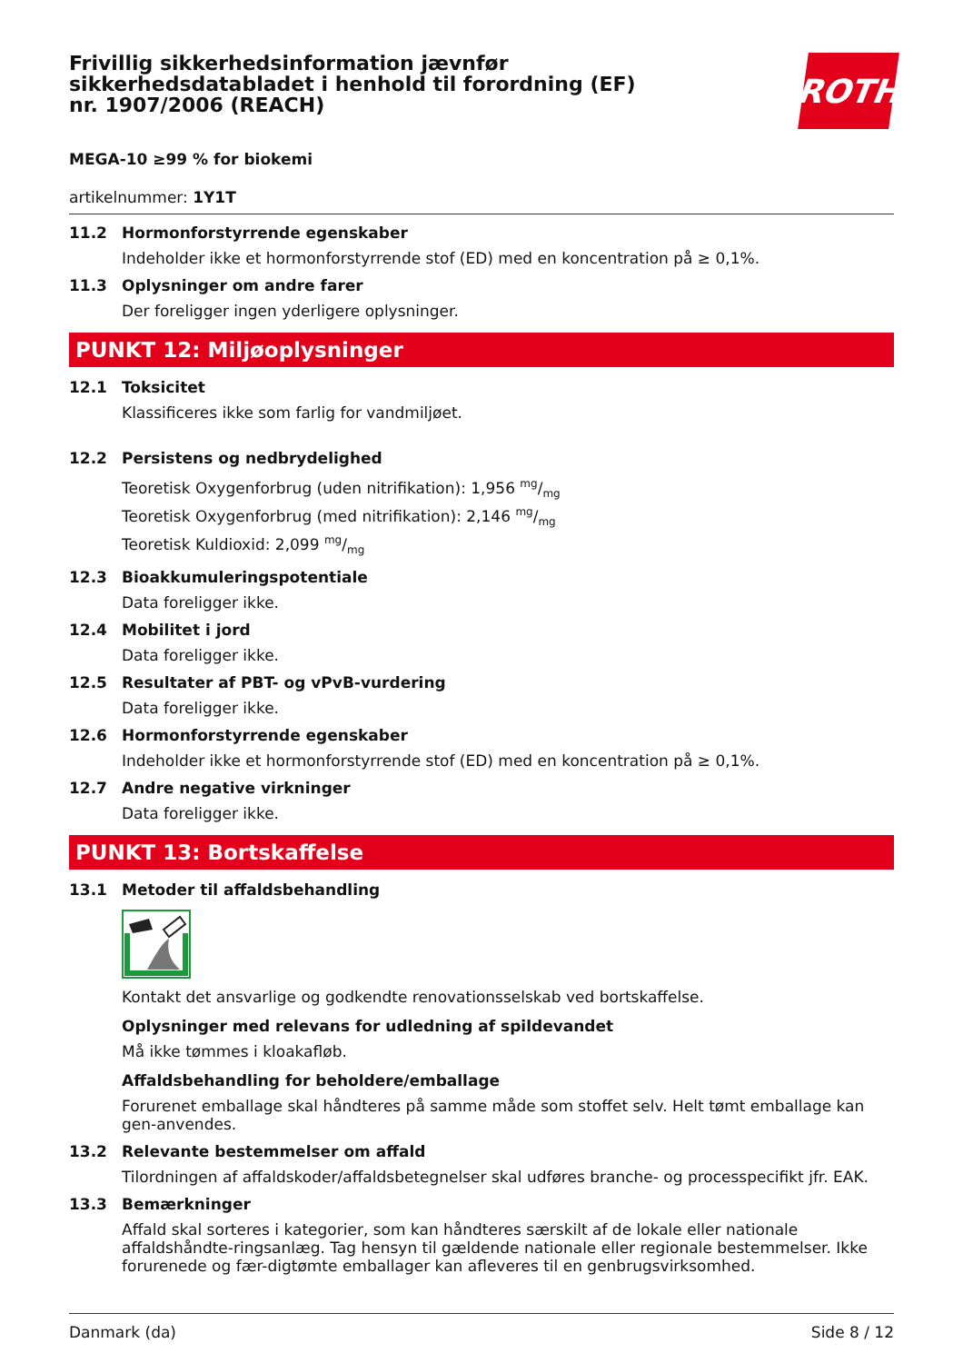Frivillig sikkerhedsinformation jævnfør sikkerhedsdatabladet i henhold til forordning (EF) nr. 1907/2006 (REACH)
ROTH
MEGA-10 ≥99 % for biokemi
artikelnummer: 1Y1T
11.2 Hormonforstyrrende egenskaber
Indeholder ikke et hormonforstyrrende stof (ED) med en koncentration på ≥ 0,1%.
11.3 Oplysninger om andre farer
Der foreligger ingen yderligere oplysninger.
PUNKT 12: Miljøoplysninger
12.1 Toksicitet
Klassificeres ikke som farlig for vandmiljøet.
12.2 Persistens og nedbrydelighed
Teoretisk Oxygenforbrug (uden nitrifikation): 1,956 mg/mg
Teoretisk Oxygenforbrug (med nitrifikation): 2,146 mg/mg
Teoretisk Kuldioxid: 2,099 mg/mg
12.3 Bioakkumuleringspotentiale
Data foreligger ikke.
12.4 Mobilitet i jord
Data foreligger ikke.
12.5 Resultater af PBT- og vPvB-vurdering
Data foreligger ikke.
12.6 Hormonforstyrrende egenskaber
Indeholder ikke et hormonforstyrrende stof (ED) med en koncentration på ≥ 0,1%.
12.7 Andre negative virkninger
Data foreligger ikke.
PUNKT 13: Bortskaffelse
13.1 Metoder til affaldsbehandling
Kontakt det ansvarlige og godkendte renovationsselskab ved bortskaffelse.
Oplysninger med relevans for udledning af spildevandet
Må ikke tømmes i kloakafløb.
Affaldsbehandling for beholdere/emballage
Forurenet emballage skal håndteres på samme måde som stoffet selv. Helt tømt emballage kan gen-anvendes.
13.2 Relevante bestemmelser om affald
Tilordningen af affaldskoder/affaldsbetegnelser skal udføres branche- og processpecifikt jfr. EAK.
13.3 Bemærkninger
Affald skal sorteres i kategorier, som kan håndteres særskilt af de lokale eller nationale affaldshåndte-ringsanlæg. Tag hensyn til gældende nationale eller regionale bestemmelser. Ikke forurenede og fær-digtømte emballager kan afleveres til en genbrugsvirksomhed.
Danmark (da) Side 8 / 12